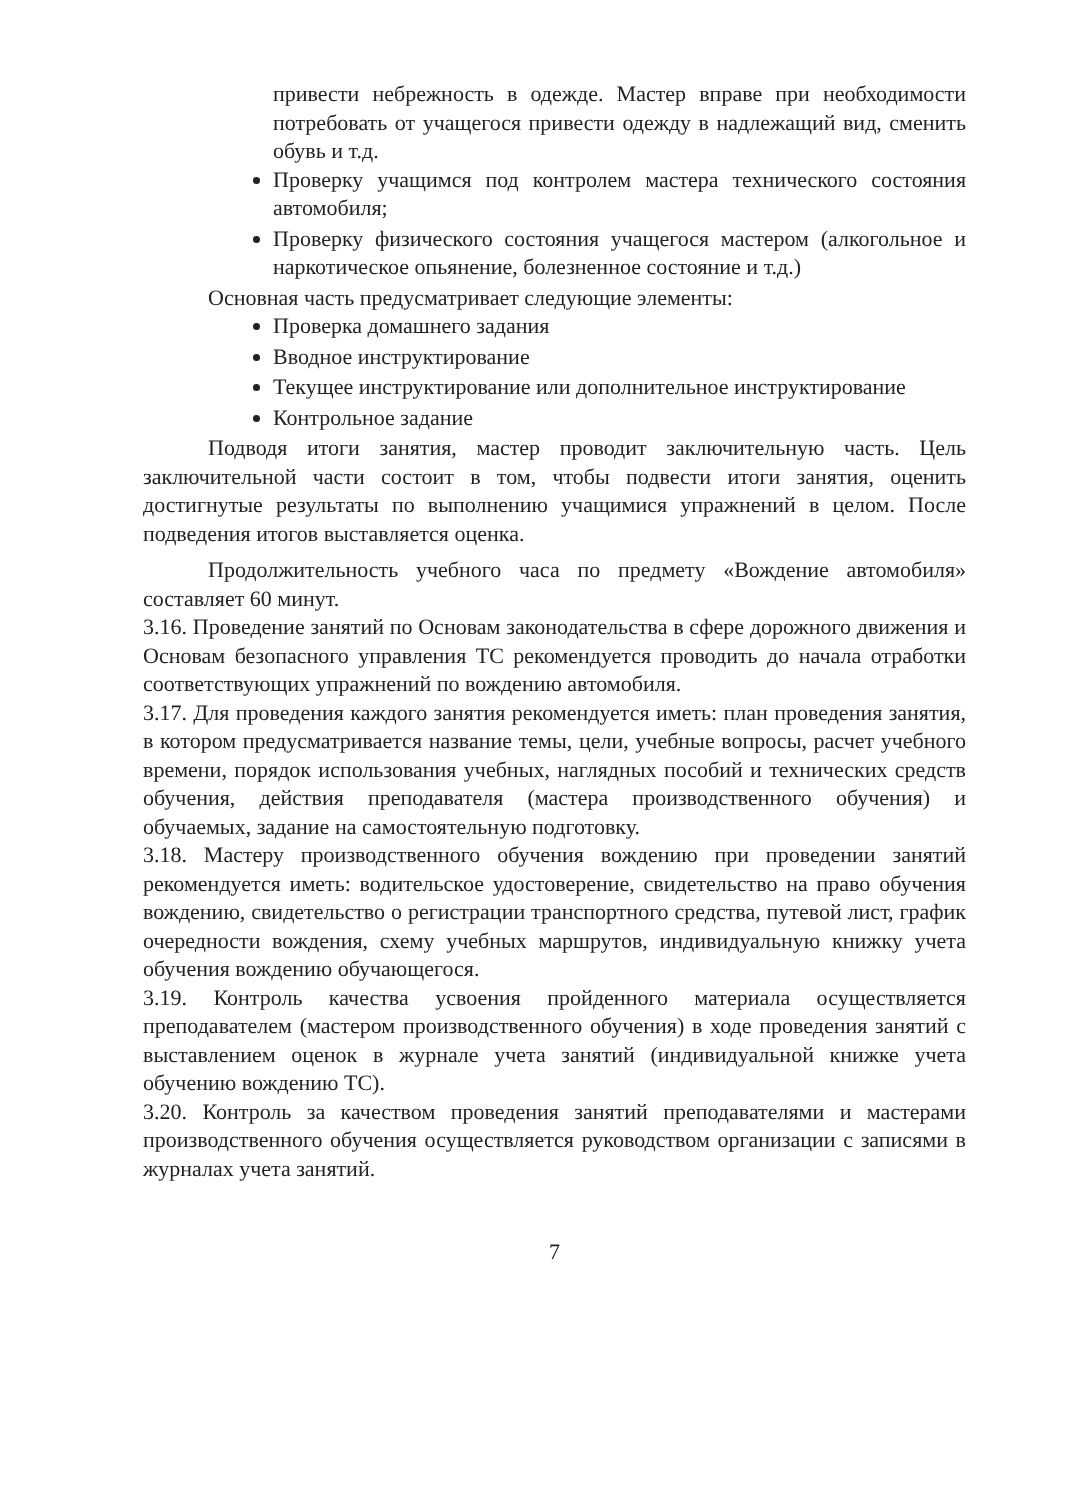привести небрежность в одежде. Мастер вправе при необходимости потребовать от учащегося привести одежду в надлежащий вид, сменить обувь и т.д.
Проверку учащимся под контролем мастера технического состояния автомобиля;
Проверку физического состояния учащегося мастером (алкогольное и наркотическое опьянение, болезненное состояние и т.д.)
Основная часть предусматривает следующие элементы:
Проверка домашнего задания
Вводное инструктирование
Текущее инструктирование или дополнительное инструктирование
Контрольное задание
Подводя итоги занятия, мастер проводит заключительную часть. Цель заключительной части состоит в том, чтобы подвести итоги занятия, оценить достигнутые результаты по выполнению учащимися упражнений в целом. После подведения итогов выставляется оценка.
Продолжительность учебного часа по предмету «Вождение автомобиля» составляет 60 минут.
3.16. Проведение занятий по Основам законодательства в сфере дорожного движения и Основам безопасного управления ТС рекомендуется проводить до начала отработки соответствующих упражнений по вождению автомобиля.
3.17. Для проведения каждого занятия рекомендуется иметь: план проведения занятия, в котором предусматривается название темы, цели, учебные вопросы, расчет учебного времени, порядок использования учебных, наглядных пособий и технических средств обучения, действия преподавателя (мастера производственного обучения) и обучаемых, задание на самостоятельную подготовку.
3.18. Мастеру производственного обучения вождению при проведении занятий рекомендуется иметь: водительское удостоверение, свидетельство на право обучения вождению, свидетельство о регистрации транспортного средства, путевой лист, график очередности вождения, схему учебных маршрутов, индивидуальную книжку учета обучения вождению обучающегося.
3.19. Контроль качества усвоения пройденного материала осуществляется преподавателем (мастером производственного обучения) в ходе проведения занятий с выставлением оценок в журнале учета занятий (индивидуальной книжке учета обучению вождению ТС).
3.20. Контроль за качеством проведения занятий преподавателями и мастерами производственного обучения осуществляется руководством организации с записями в журналах учета занятий.
7